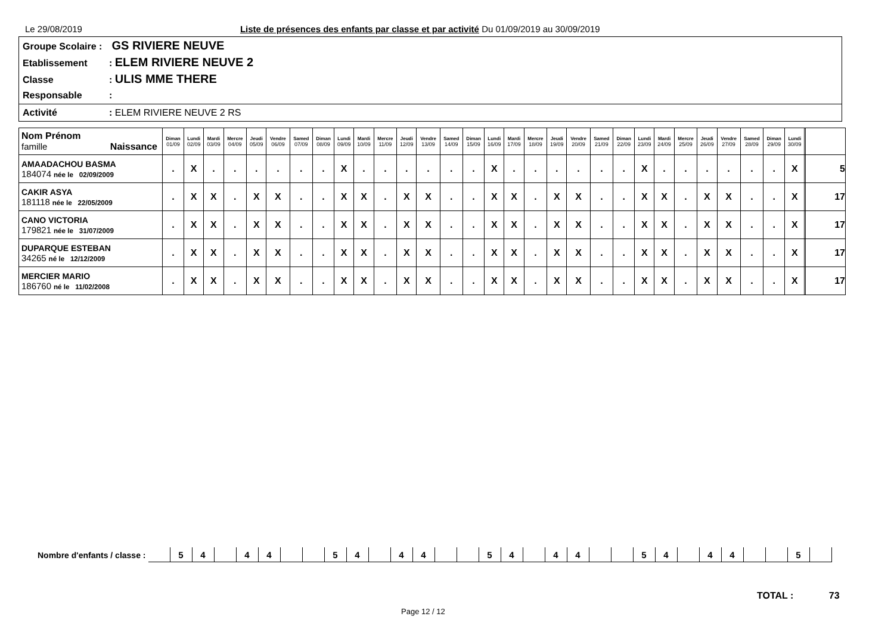Le 29/08/2019 Liste de présences des enfants par classe et par activité Du 01/09/2019 au 30/09/2019
Groupe Scolaire : GS RIVIERE NEUVE
Etablissement: ELEM RIVIERE NEUVE 2
Classe: ULIS MME THERE
Responsable:
Activité: ELEM RIVIERE NEUVE 2 RS
| Nom Prénom famille Naissance | Diman 01/09 | Lundi 02/09 | Mardi 03/09 | Mercre 04/09 | Jeudi 05/09 | Vendre 06/09 | Samed 07/09 | Diman 08/09 | Lundi 09/09 | Mardi 10/09 | Mercre 11/09 | Jeudi 12/09 | Vendre 13/09 | Samed 14/09 | Diman 15/09 | Lundi 16/09 | Mardi 17/09 | Mercre 18/09 | Jeudi 19/09 | Vendre 20/09 | Samed 21/09 | Diman 22/09 | Lundi 23/09 | Mardi 24/09 | Mercre 25/09 | Jeudi 26/09 | Vendre 27/09 | Samed 28/09 | Diman 29/09 | Lundi 30/09 | | |
| --- | --- | --- | --- | --- | --- | --- | --- | --- | --- | --- | --- | --- | --- | --- | --- | --- | --- | --- | --- | --- | --- | --- | --- | --- | --- | --- | --- | --- | --- | --- | --- | --- |
| AMAADACHOU BASMA 184074 née le 02/09/2009 | . | X | . | . | . | . | . | . | X | . | . | . | . | . | . | X | . | . | . | . | . | . | X | . | . | . | . | . | . | X | | 5 |
| CAKIR ASYA 181118 née le 22/05/2009 | . | X | X | . | X | X | . | . | X | X | . | X | X | . | . | X | X | . | X | X | . | . | X | X | . | X | X | . | . | X | | 17 |
| CANO VICTORIA 179821 née le 31/07/2009 | . | X | X | . | X | X | . | . | X | X | . | X | X | . | . | X | X | . | X | X | . | . | X | X | . | X | X | . | . | X | | 17 |
| DUPARQUE ESTEBAN 34265 né le 12/12/2009 | . | X | X | . | X | X | . | . | X | X | . | X | X | . | . | X | X | . | X | X | . | . | X | X | . | X | X | . | . | X | | 17 |
| MERCIER MARIO 186760 né le 11/02/2008 | . | X | X | . | X | X | . | . | X | X | . | X | X | . | . | X | X | . | X | X | . | . | X | X | . | X | X | . | . | X | | 17 |
Nombre d'enfants / classe :
| | 5 | 4 | | 4 | 4 | | | 5 | 4 | | 4 | 4 | | | 5 | 4 | | 4 | 4 | | | 5 | 4 | | 4 | 4 | | | 5 | |
TOTAL : 73
Page 12 / 12